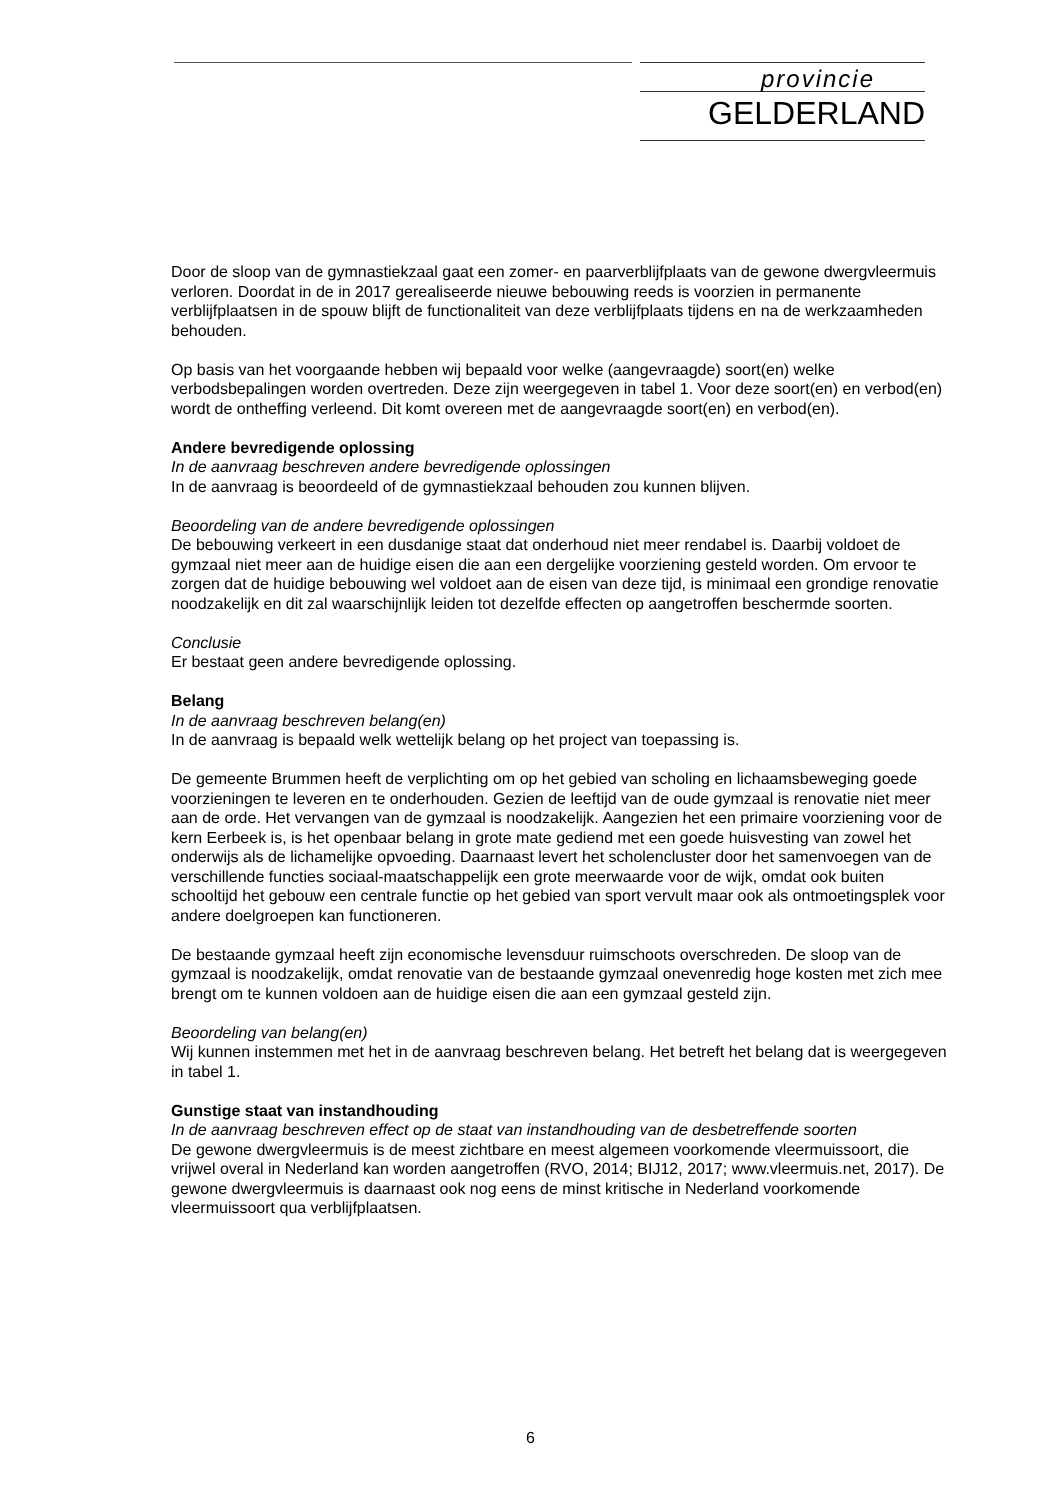provincie
GELDERLAND
Door de sloop van de gymnastiekzaal gaat een zomer- en paarverblijfplaats van de gewone dwergvleermuis verloren. Doordat in de in 2017 gerealiseerde nieuwe bebouwing reeds is voorzien in permanente verblijfplaatsen in de spouw blijft de functionaliteit van deze verblijfplaats tijdens en na de werkzaamheden behouden.
Op basis van het voorgaande hebben wij bepaald voor welke (aangevraagde) soort(en) welke verbodsbepalingen worden overtreden. Deze zijn weergegeven in tabel 1. Voor deze soort(en) en verbod(en) wordt de ontheffing verleend. Dit komt overeen met de aangevraagde soort(en) en verbod(en).
Andere bevredigende oplossing
In de aanvraag beschreven andere bevredigende oplossingen
In de aanvraag is beoordeeld of de gymnastiekzaal behouden zou kunnen blijven.
Beoordeling van de andere bevredigende oplossingen
De bebouwing verkeert in een dusdanige staat dat onderhoud niet meer rendabel is. Daarbij voldoet de gymzaal niet meer aan de huidige eisen die aan een dergelijke voorziening gesteld worden. Om ervoor te zorgen dat de huidige bebouwing wel voldoet aan de eisen van deze tijd, is minimaal een grondige renovatie noodzakelijk en dit zal waarschijnlijk leiden tot dezelfde effecten op aangetroffen beschermde soorten.
Conclusie
Er bestaat geen andere bevredigende oplossing.
Belang
In de aanvraag beschreven belang(en)
In de aanvraag is bepaald welk wettelijk belang op het project van toepassing is.
De gemeente Brummen heeft de verplichting om op het gebied van scholing en lichaamsbeweging goede voorzieningen te leveren en te onderhouden. Gezien de leeftijd van de oude gymzaal is renovatie niet meer aan de orde. Het vervangen van de gymzaal is noodzakelijk. Aangezien het een primaire voorziening voor de kern Eerbeek is, is het openbaar belang in grote mate gediend met een goede huisvesting van zowel het onderwijs als de lichamelijke opvoeding. Daarnaast levert het scholencluster door het samenvoegen van de verschillende functies sociaal-maatschappelijk een grote meerwaarde voor de wijk, omdat ook buiten schooltijd het gebouw een centrale functie op het gebied van sport vervult maar ook als ontmoetingsplek voor andere doelgroepen kan functioneren.
De bestaande gymzaal heeft zijn economische levensduur ruimschoots overschreden. De sloop van de gymzaal is noodzakelijk, omdat renovatie van de bestaande gymzaal onevenredig hoge kosten met zich mee brengt om te kunnen voldoen aan de huidige eisen die aan een gymzaal gesteld zijn.
Beoordeling van belang(en)
Wij kunnen instemmen met het in de aanvraag beschreven belang. Het betreft het belang dat is weergegeven in tabel 1.
Gunstige staat van instandhouding
In de aanvraag beschreven effect op de staat van instandhouding van de desbetreffende soorten
De gewone dwergvleermuis is de meest zichtbare en meest algemeen voorkomende vleermuissoort, die vrijwel overal in Nederland kan worden aangetroffen (RVO, 2014; BIJ12, 2017; www.vleermuis.net, 2017). De gewone dwergvleermuis is daarnaast ook nog eens de minst kritische in Nederland voorkomende vleermuissoort qua verblijfplaatsen.
6